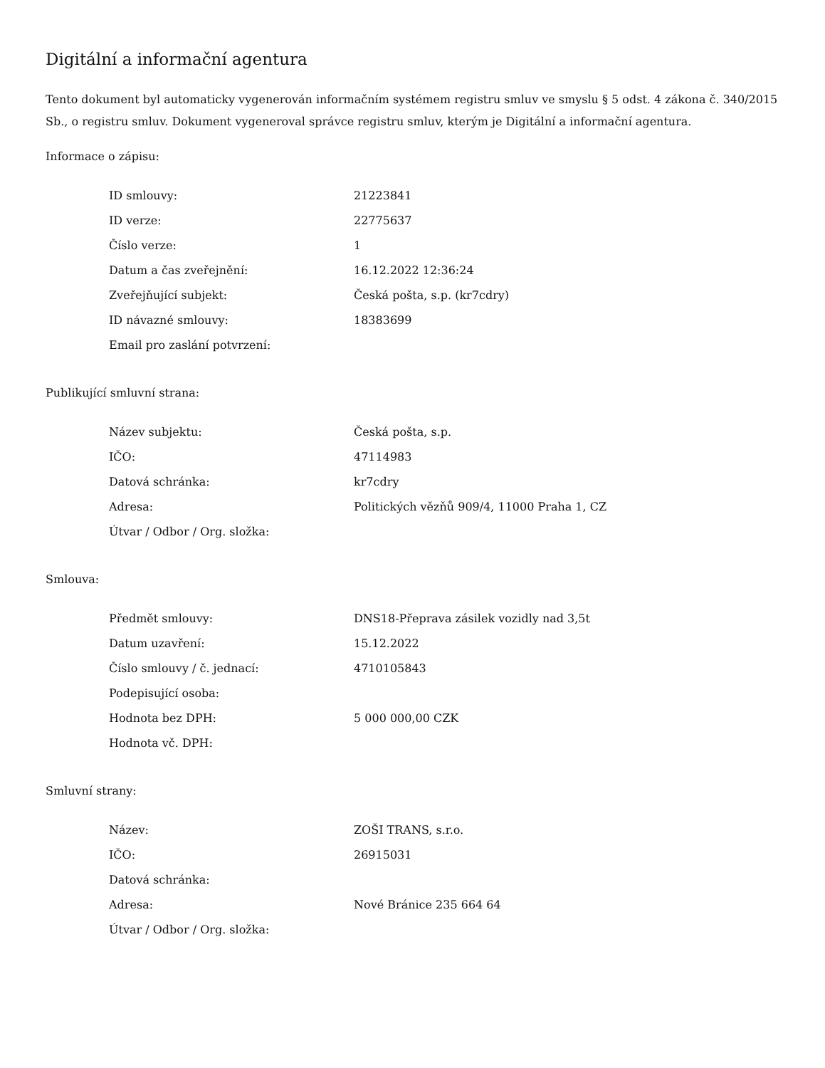Digitální a informační agentura
Tento dokument byl automaticky vygenerován informačním systémem registru smluv ve smyslu § 5 odst. 4 zákona č. 340/2015 Sb., o registru smluv. Dokument vygeneroval správce registru smluv, kterým je Digitální a informační agentura.
Informace o zápisu:
| ID smlouvy: | 21223841 |
| ID verze: | 22775637 |
| Číslo verze: | 1 |
| Datum a čas zveřejnění: | 16.12.2022 12:36:24 |
| Zveřejňující subjekt: | Česká pošta, s.p. (kr7cdry) |
| ID návazné smlouvy: | 18383699 |
| Email pro zaslání potvrzení: | |
Publikující smluvní strana:
| Název subjektu: | Česká pošta, s.p. |
| IČO: | 47114983 |
| Datová schránka: | kr7cdry |
| Adresa: | Politických vězňů 909/4, 11000 Praha 1, CZ |
| Útvar / Odbor / Org. složka: | |
Smlouva:
| Předmět smlouvy: | DNS18-Přeprava zásilek vozidly nad 3,5t |
| Datum uzavření: | 15.12.2022 |
| Číslo smlouvy / č. jednací: | 4710105843 |
| Podepisující osoba: | |
| Hodnota bez DPH: | 5 000 000,00 CZK |
| Hodnota vč. DPH: | |
Smluvní strany:
| Název: | ZOŠI TRANS, s.r.o. |
| IČO: | 26915031 |
| Datová schránka: | |
| Adresa: | Nové Bránice 235 664 64 |
| Útvar / Odbor / Org. složka: | |